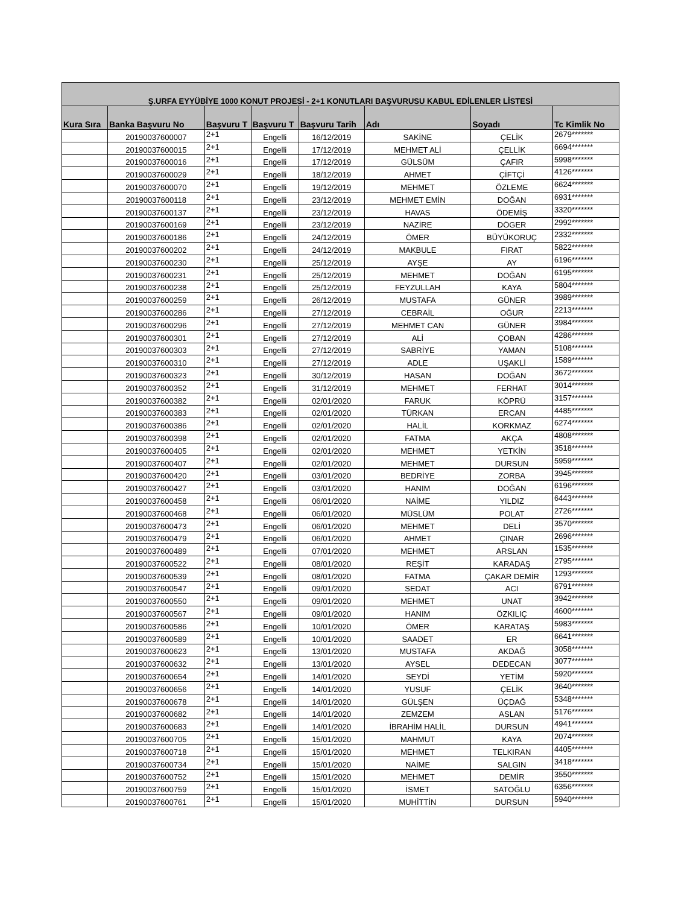| Ş.URFA EYYÜBİYE 1000 KONUT PROJESİ - 2+1 KONUTLARI BAŞVURUSU KABUL EDİLENLER LİSTESİ | | | | | | | |
| --- | --- | --- | --- | --- | --- | --- | --- |
| Kura Sıra | Banka Başvuru No | Başvuru T | Başvuru T | Başvuru Tarih | Adı | Soyadı | Tc Kimlik No |
| | 20190037600007 | 2+1 | Engelli | 16/12/2019 | SAKİNE | ÇELİK | 2679******* |
| | 20190037600015 | 2+1 | Engelli | 17/12/2019 | MEHMET ALİ | ÇELLİK | 6694******* |
| | 20190037600016 | 2+1 | Engelli | 17/12/2019 | GÜLSÜM | ÇAFIR | 5998******* |
| | 20190037600029 | 2+1 | Engelli | 18/12/2019 | AHMET | ÇİFTÇİ | 4126******* |
| | 20190037600070 | 2+1 | Engelli | 19/12/2019 | MEHMET | ÖZLEME | 6624******* |
| | 20190037600118 | 2+1 | Engelli | 23/12/2019 | MEHMET EMİN | DOĞAN | 6931******* |
| | 20190037600137 | 2+1 | Engelli | 23/12/2019 | HAVAS | ÖDEMİŞ | 3320******* |
| | 20190037600169 | 2+1 | Engelli | 23/12/2019 | NAZİRE | DÖGER | 2992******* |
| | 20190037600186 | 2+1 | Engelli | 24/12/2019 | ÖMER | BÜYÜKORUÇ | 2332******* |
| | 20190037600202 | 2+1 | Engelli | 24/12/2019 | MAKBULE | FIRAT | 5822******* |
| | 20190037600230 | 2+1 | Engelli | 25/12/2019 | AYŞE | AY | 6196******* |
| | 20190037600231 | 2+1 | Engelli | 25/12/2019 | MEHMET | DOĞAN | 6195******* |
| | 20190037600238 | 2+1 | Engelli | 25/12/2019 | FEYZULLAH | KAYA | 5804******* |
| | 20190037600259 | 2+1 | Engelli | 26/12/2019 | MUSTAFA | GÜNER | 3989******* |
| | 20190037600286 | 2+1 | Engelli | 27/12/2019 | CEBRAİL | OĞUR | 2213******* |
| | 20190037600296 | 2+1 | Engelli | 27/12/2019 | MEHMET CAN | GÜNER | 3984******* |
| | 20190037600301 | 2+1 | Engelli | 27/12/2019 | ALİ | ÇOBAN | 4286******* |
| | 20190037600303 | 2+1 | Engelli | 27/12/2019 | SABRİYE | YAMAN | 5108******* |
| | 20190037600310 | 2+1 | Engelli | 27/12/2019 | ADLE | UŞAKLİ | 1589******* |
| | 20190037600323 | 2+1 | Engelli | 30/12/2019 | HASAN | DOĞAN | 3672******* |
| | 20190037600352 | 2+1 | Engelli | 31/12/2019 | MEHMET | FERHAT | 3014******* |
| | 20190037600382 | 2+1 | Engelli | 02/01/2020 | FARUK | KÖPRÜ | 3157******* |
| | 20190037600383 | 2+1 | Engelli | 02/01/2020 | TÜRKAN | ERCAN | 4485******* |
| | 20190037600386 | 2+1 | Engelli | 02/01/2020 | HALİL | KORKMAZ | 6274******* |
| | 20190037600398 | 2+1 | Engelli | 02/01/2020 | FATMA | AKÇA | 4808******* |
| | 20190037600405 | 2+1 | Engelli | 02/01/2020 | MEHMET | YETKİN | 3518******* |
| | 20190037600407 | 2+1 | Engelli | 02/01/2020 | MEHMET | DURSUN | 5959******* |
| | 20190037600420 | 2+1 | Engelli | 03/01/2020 | BEDRİYE | ZORBA | 3945******* |
| | 20190037600427 | 2+1 | Engelli | 03/01/2020 | HANIM | DOĞAN | 6196******* |
| | 20190037600458 | 2+1 | Engelli | 06/01/2020 | NAİME | YILDIZ | 6443******* |
| | 20190037600468 | 2+1 | Engelli | 06/01/2020 | MÜSLÜM | POLAT | 2726******* |
| | 20190037600473 | 2+1 | Engelli | 06/01/2020 | MEHMET | DELİ | 3570******* |
| | 20190037600479 | 2+1 | Engelli | 06/01/2020 | AHMET | ÇINAR | 2696******* |
| | 20190037600489 | 2+1 | Engelli | 07/01/2020 | MEHMET | ARSLAN | 1535******* |
| | 20190037600522 | 2+1 | Engelli | 08/01/2020 | REŞİT | KARADAŞ | 2795******* |
| | 20190037600539 | 2+1 | Engelli | 08/01/2020 | FATMA | ÇAKAR DEMİR | 1293******* |
| | 20190037600547 | 2+1 | Engelli | 09/01/2020 | SEDAT | ACI | 6791******* |
| | 20190037600550 | 2+1 | Engelli | 09/01/2020 | MEHMET | UNAT | 3942******* |
| | 20190037600567 | 2+1 | Engelli | 09/01/2020 | HANIM | ÖZKILIÇ | 4600******* |
| | 20190037600586 | 2+1 | Engelli | 10/01/2020 | ÖMER | KARATAŞ | 5983******* |
| | 20190037600589 | 2+1 | Engelli | 10/01/2020 | SAADET | ER | 6641******* |
| | 20190037600623 | 2+1 | Engelli | 13/01/2020 | MUSTAFA | AKDAĞ | 3058******* |
| | 20190037600632 | 2+1 | Engelli | 13/01/2020 | AYSEL | DEDECAN | 3077******* |
| | 20190037600654 | 2+1 | Engelli | 14/01/2020 | SEYDİ | YETİM | 5920******* |
| | 20190037600656 | 2+1 | Engelli | 14/01/2020 | YUSUF | ÇELİK | 3640******* |
| | 20190037600678 | 2+1 | Engelli | 14/01/2020 | GÜLŞEN | ÜÇDAĞ | 5348******* |
| | 20190037600682 | 2+1 | Engelli | 14/01/2020 | ZEMZEM | ASLAN | 5176******* |
| | 20190037600683 | 2+1 | Engelli | 14/01/2020 | İBRAHİM HALİL | DURSUN | 4941******* |
| | 20190037600705 | 2+1 | Engelli | 15/01/2020 | MAHMUT | KAYA | 2074******* |
| | 20190037600718 | 2+1 | Engelli | 15/01/2020 | MEHMET | TELKIRAN | 4405******* |
| | 20190037600734 | 2+1 | Engelli | 15/01/2020 | NAİME | SALGIN | 3418******* |
| | 20190037600752 | 2+1 | Engelli | 15/01/2020 | MEHMET | DEMİR | 3550******* |
| | 20190037600759 | 2+1 | Engelli | 15/01/2020 | İSMET | SATOĞLU | 6356******* |
| | 20190037600761 | 2+1 | Engelli | 15/01/2020 | MUHİTTİN | DURSUN | 5940******* |